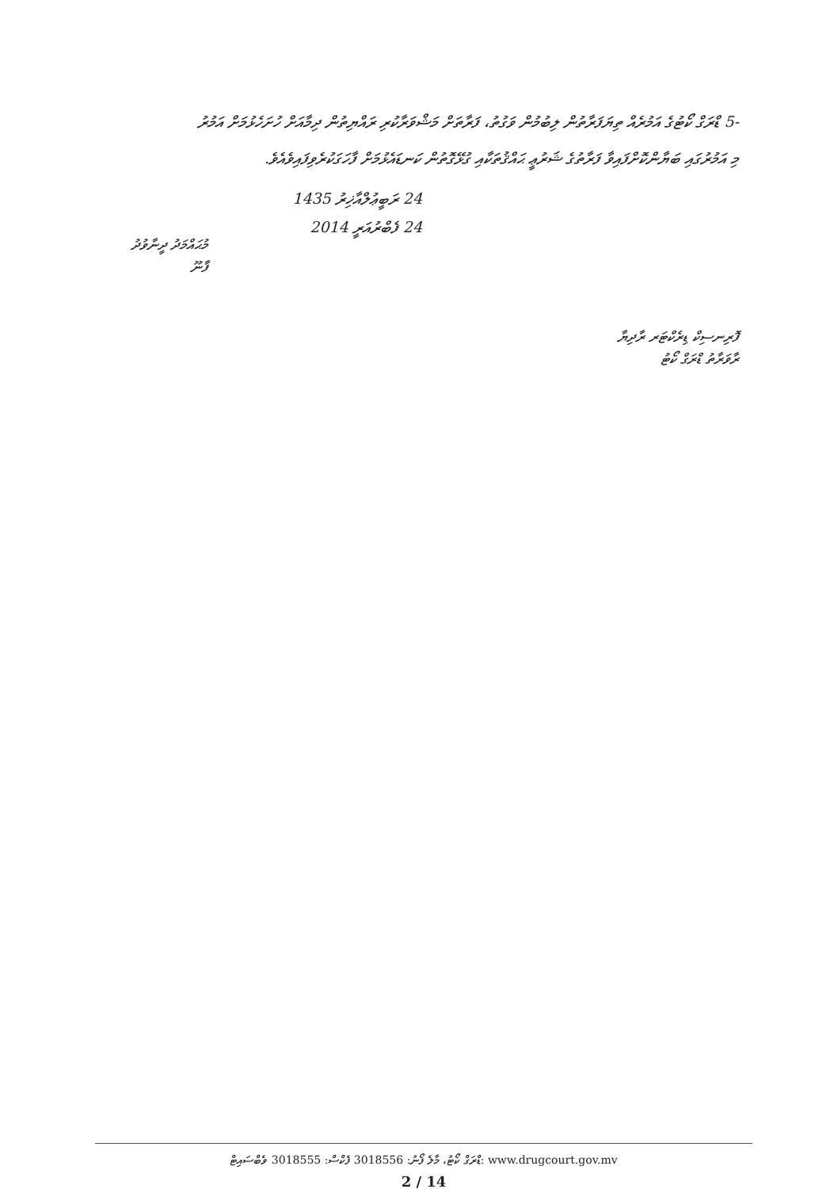-5 ޑްރަގް ކޯޓުގެ އަމުރެއް ތިޔަފަރާތުން ލިބުމުން ވަގުތު، ފަރާތަށް މަޝްވަރާކުރި ރައްޔިތުން ދިމާއަށް ހުށަހެޅުމަށް އަމުރު
މި އަމުރުގައި ބަޔާންކޮށްފައިވާ ފަރާތުގެ ޝަރުޢީ ޙައްޤުތަކާއި ގުޅޭގޮތުން ކަނޑައެޅުމަށް ފާހަގަކުރެވިފައިވެއެވެ.
24 ރަބީޢުލްއާޚިރު 1435
24 ފެބްރުއަރީ 2014
މުޙައްމަދު ދީނާވުދު
ފާނޫ
ފޮރިނސިކް ޑިރެކްޓަރ ރާދިޔާ
ރާވަރާތު ޑްރަގް ކޯޓު
ޑްރަގް ކޯޓު، މާލެ ފޯނު: 3018556 ފެކްސް: 3018555 ވެބްސައިޓް: www.drugcourt.gov.mv
2 / 14